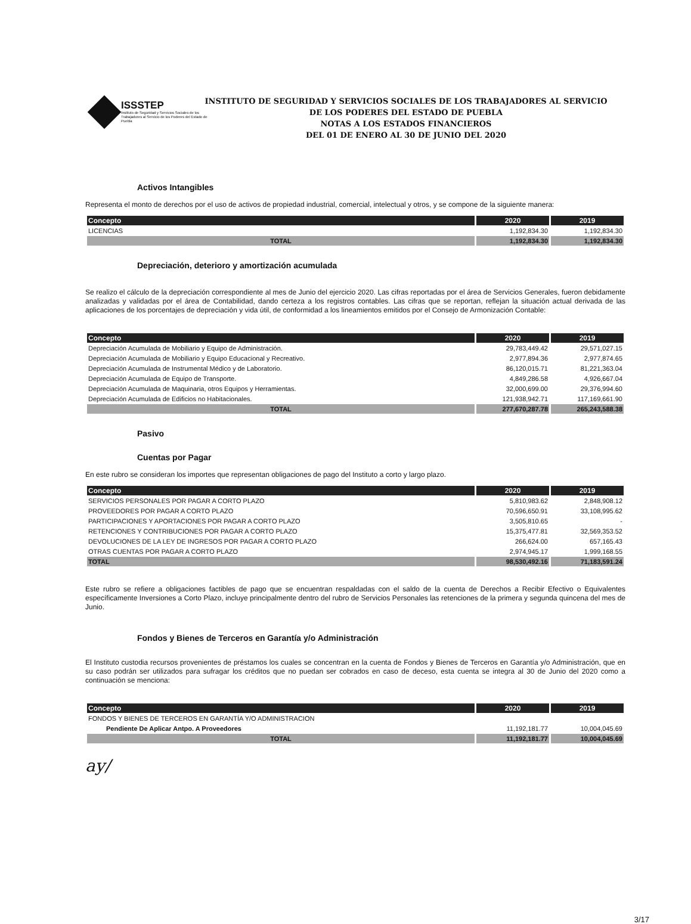ISSSTEP
Instituto de Seguridad y Servicios Sociales de los Trabajadores al Servicio de los Poderes del Estado de Puebla
INSTITUTO DE SEGURIDAD Y SERVICIOS SOCIALES DE LOS TRABAJADORES AL SERVICIO
DE LOS PODERES DEL ESTADO DE PUEBLA
NOTAS A LOS ESTADOS FINANCIEROS
DEL 01 DE ENERO AL 30 DE JUNIO DEL 2020
Activos Intangibles
Representa el monto de derechos por el uso de activos de propiedad industrial, comercial, intelectual y otros, y se compone de la siguiente manera:
| Concepto | 2020 | 2019 |
| --- | --- | --- |
| LICENCIAS | 1,192,834.30 | 1,192,834.30 |
| TOTAL | 1,192,834.30 | 1,192,834.30 |
Depreciación, deterioro y amortización acumulada
Se realizo el cálculo de la depreciación correspondiente al mes de Junio del ejercicio 2020. Las cifras reportadas por el área de Servicios Generales, fueron debidamente analizadas y validadas por el área de Contabilidad, dando certeza a los registros contables. Las cifras que se reportan, reflejan la situación actual derivada de las aplicaciones de los porcentajes de depreciación y vida útil, de conformidad a los lineamientos emitidos por el Consejo de Armonización Contable:
| Concepto | 2020 | 2019 |
| --- | --- | --- |
| Depreciación Acumulada de Mobiliario y Equipo de Administración. | 29,783,449.42 | 29,571,027.15 |
| Depreciación Acumulada de Mobiliario y Equipo Educacional y Recreativo. | 2,977,894.36 | 2,977,874.65 |
| Depreciación Acumulada de Instrumental Médico y de Laboratorio. | 86,120,015.71 | 81,221,363.04 |
| Depreciación Acumulada de Equipo de Transporte. | 4,849,286.58 | 4,926,667.04 |
| Depreciación Acumulada de Maquinaria, otros Equipos y Herramientas. | 32,000,699.00 | 29,376,994.60 |
| Depreciación Acumulada de Edificios no Habitacionales. | 121,938,942.71 | 117,169,661.90 |
| TOTAL | 277,670,287.78 | 265,243,588.38 |
Pasivo
Cuentas por Pagar
En este rubro se consideran los importes que representan obligaciones de pago del Instituto a corto y largo plazo.
| Concepto | 2020 | 2019 |
| --- | --- | --- |
| SERVICIOS PERSONALES POR PAGAR A CORTO PLAZO | 5,810,983.62 | 2,848,908.12 |
| PROVEEDORES POR PAGAR A CORTO PLAZO | 70,596,650.91 | 33,108,995.62 |
| PARTICIPACIONES Y APORTACIONES POR PAGAR A CORTO PLAZO | 3,505,810.65 | - |
| RETENCIONES Y CONTRIBUCIONES POR PAGAR A CORTO PLAZO | 15,375,477.81 | 32,569,353.52 |
| DEVOLUCIONES DE LA LEY DE INGRESOS POR PAGAR A CORTO PLAZO | 266,624.00 | 657,165.43 |
| OTRAS CUENTAS POR PAGAR A CORTO PLAZO | 2,974,945.17 | 1,999,168.55 |
| TOTAL | 98,530,492.16 | 71,183,591.24 |
Este rubro se refiere a obligaciones factibles de pago que se encuentran respaldadas con el saldo de la cuenta de Derechos a Recibir Efectivo o Equivalentes específicamente Inversiones a Corto Plazo, incluye principalmente dentro del rubro de Servicios Personales las retenciones de la primera y segunda quincena del mes de Junio.
Fondos y Bienes de Terceros en Garantía y/o Administración
El Instituto custodia recursos provenientes de préstamos los cuales se concentran en la cuenta de Fondos y Bienes de Terceros en Garantía y/o Administración, que en su caso podrán ser utilizados para sufragar los créditos que no puedan ser cobrados en caso de deceso, esta cuenta se integra al 30 de Junio del 2020 como a continuación se menciona:
| Concepto | 2020 | 2019 |
| --- | --- | --- |
| FONDOS Y BIENES DE TERCEROS EN GARANTÍA Y/O ADMINISTRACION | | |
| Pendiente De Aplicar Antpo. A Proveedores | 11,192,181.77 | 10,004,045.69 |
| TOTAL | 11,192,181.77 | 10,004,045.69 |
ay/
3/17